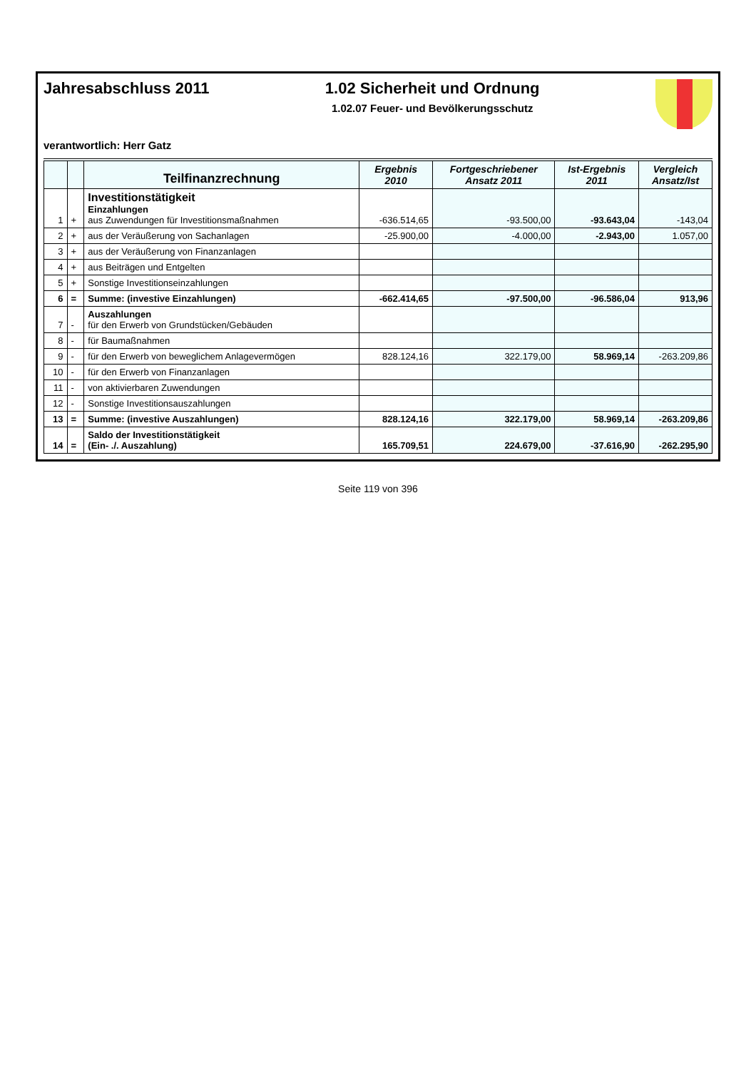Jahresabschluss 2011 1.02 Sicherheit und Ordnung
1.02.07 Feuer- und Bevölkerungsschutz
verantwortlich: Herr Gatz
| | | Teilfinanzrechnung | Ergebnis 2010 | Fortgeschriebener Ansatz 2011 | Ist-Ergebnis 2011 | Vergleich Ansatz/Ist |
| --- | --- | --- | --- | --- | --- | --- |
| 1 | + | Investitionstätigkeit Einzahlungen aus Zuwendungen für Investitionsmaßnahmen | -636.514,65 | -93.500,00 | -93.643,04 | -143,04 |
| 2 | + | aus der Veräußerung von Sachanlagen | -25.900,00 | -4.000,00 | -2.943,00 | 1.057,00 |
| 3 | + | aus der Veräußerung von Finanzanlagen | | | | |
| 4 | + | aus Beiträgen und Entgelten | | | | |
| 5 | + | Sonstige Investitionseinzahlungen | | | | |
| 6 | = | Summe: (investive Einzahlungen) | -662.414,65 | -97.500,00 | -96.586,04 | 913,96 |
| 7 | - | Auszahlungen für den Erwerb von Grundstücken/Gebäuden | | | | |
| 8 | - | für Baumaßnahmen | | | | |
| 9 | - | für den Erwerb von beweglichem Anlagevermögen | 828.124,16 | 322.179,00 | 58.969,14 | -263.209,86 |
| 10 | - | für den Erwerb von Finanzanlagen | | | | |
| 11 | - | von aktivierbaren Zuwendungen | | | | |
| 12 | - | Sonstige Investitionsauszahlungen | | | | |
| 13 | = | Summe: (investive Auszahlungen) | 828.124,16 | 322.179,00 | 58.969,14 | -263.209,86 |
| 14 | = | Saldo der Investitionstätigkeit (Ein- ./. Auszahlung) | 165.709,51 | 224.679,00 | -37.616,90 | -262.295,90 |
Seite 119 von 396